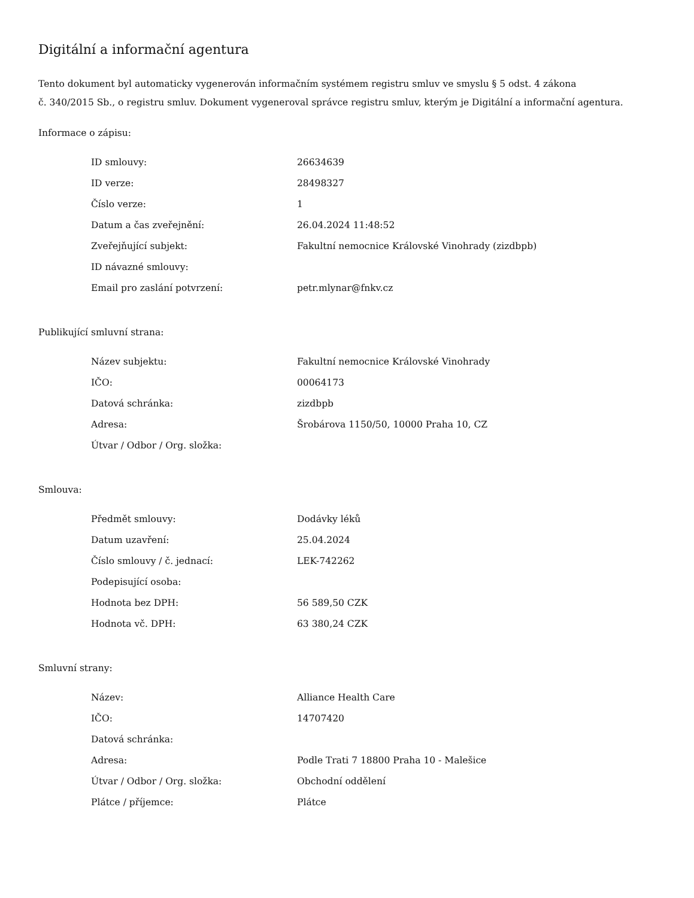Digitální a informační agentura
Tento dokument byl automaticky vygenerován informačním systémem registru smluv ve smyslu § 5 odst. 4 zákona
č. 340/2015 Sb., o registru smluv. Dokument vygeneroval správce registru smluv, kterým je Digitální a informační agentura.
Informace o zápisu:
| ID smlouvy: | 26634639 |
| ID verze: | 28498327 |
| Číslo verze: | 1 |
| Datum a čas zveřejnění: | 26.04.2024 11:48:52 |
| Zveřejňující subjekt: | Fakultní nemocnice Královské Vinohrady (zizdbpb) |
| ID návazné smlouvy: | |
| Email pro zaslání potvrzení: | petr.mlynar@fnkv.cz |
Publikující smluvní strana:
| Název subjektu: | Fakultní nemocnice Královské Vinohrady |
| IČO: | 00064173 |
| Datová schránka: | zizdbpb |
| Adresa: | Šrobárova 1150/50, 10000 Praha 10, CZ |
| Útvar / Odbor / Org. složka: | |
Smlouva:
| Předmět smlouvy: | Dodávky léků |
| Datum uzavření: | 25.04.2024 |
| Číslo smlouvy / č. jednací: | LEK-742262 |
| Podepisující osoba: | |
| Hodnota bez DPH: | 56 589,50 CZK |
| Hodnota vč. DPH: | 63 380,24 CZK |
Smluvní strany:
| Název: | Alliance Health Care |
| IČO: | 14707420 |
| Datová schránka: | |
| Adresa: | Podle Trati 7 18800 Praha 10 - Malešice |
| Útvar / Odbor / Org. složka: | Obchodní oddělení |
| Plátce / příjemce: | Plátce |